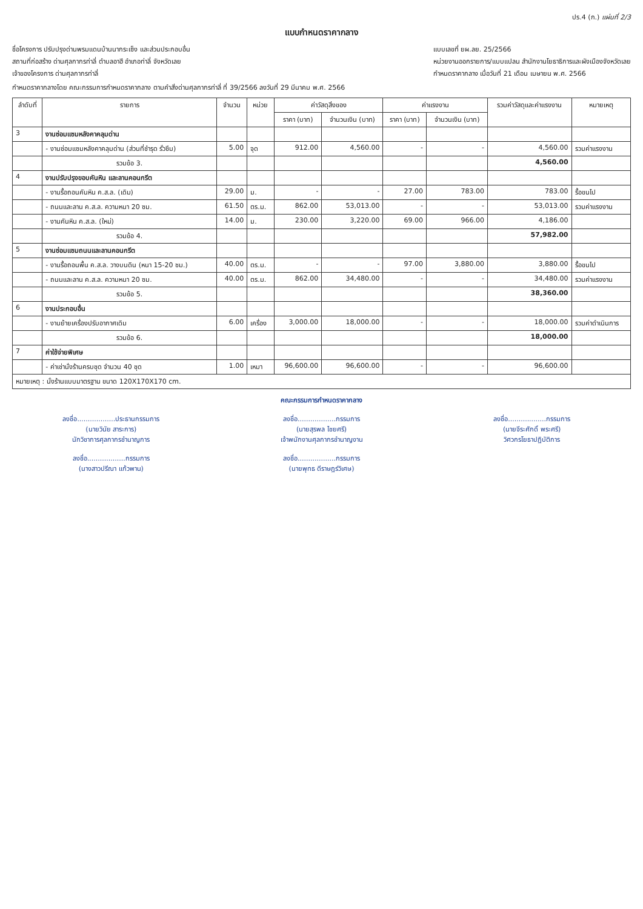ปร.4 (ก.) แผ่นที่ 2/3
แบบกำหนดราคากลาง
ชื่อโครงการ ปรับปรุงด่านพรมแดนบ้านนากระเซ็ง และส่วนประกอบอื่น
สถานที่ก่อสร้าง ด่านศุลกากรท่าลี่ ตำบลอาฮี อำเภอท่าลี่ จังหวัดเลย
เจ้าของโครงการ ด่านศุลกากรท่าลี่
แบบเลขที่ ยผ.ลย. 25/2566
หน่วยงานออกรายการ/แบบแปลน สำนักงานโยธาธิการและผังเมืองจังหวัดเลย
กำหนดราคากลาง เมื่อวันที่ 21 เดือน เมษายน พ.ศ. 2566
กำหนดราคากลางโดย คณะกรรมการกำหนดราคากลาง ตามคำสั่งด่านศุลกากรท่าลี่ ที่ 39/2566 ลงวันที่ 29 มีนาคม พ.ศ. 2566
| ลำดับที่ | รายการ | จำนวน | หน่วย | ค่าวัสดุสิ่งของ | | ค่าแรงงาน | | รวมค่าวัสดุและค่าแรงงาน | หมายเหตุ |
| --- | --- | --- | --- | --- | --- | --- | --- | --- | --- |
| | | | | ราคา (บาท) | จำนวนเงิน (บาท) | ราคา (บาท) | จำนวนเงิน (บาท) | | |
| 3 | งานซ่อมแซมหลังคาคลุมด่าน | | | | | | | | |
| | - งานซ่อมแซมหลังคาคลุมด่าน (ส่วนที่ชำรุด รั่วซึม) | 5.00 | จุด | 912.00 | 4,560.00 | - | - | 4,560.00 | รวมค่าแรงงาน |
| | รวมข้อ 3. | | | | | | | 4,560.00 | |
| 4 | งานปรับปรุงขอบคันหิน และลานคอนกรีต | | | | | | | | |
| | - งานรื้อถอนคันหิน ค.ส.ล. (เดิม) | 29.00 | ม. | - | - | 27.00 | 783.00 | 783.00 | รื้อขนไป |
| | - ถนนและลาน ค.ส.ล. ความหนา 20 ซม. | 61.50 | ตร.ม. | 862.00 | 53,013.00 | - | - | 53,013.00 | รวมค่าแรงงาน |
| | - งานคันหิน ค.ส.ล. (ใหม่) | 14.00 | ม. | 230.00 | 3,220.00 | 69.00 | 966.00 | 4,186.00 | |
| | รวมข้อ 4. | | | | | | | 57,982.00 | |
| 5 | งานซ่อมแซมถนนและลานคอนกรีต | | | | | | | | |
| | - งานรื้อถอนพื้น ค.ส.ล. วางบนดิน (หนา 15-20 ซม.) | 40.00 | ตร.ม. | - | - | 97.00 | 3,880.00 | 3,880.00 | รื้อขนไป |
| | - ถนนและลาน ค.ส.ล. ความหนา 20 ซม. | 40.00 | ตร.ม. | 862.00 | 34,480.00 | - | - | 34,480.00 | รวมค่าแรงงาน |
| | รวมข้อ 5. | | | | | | | 38,360.00 | |
| 6 | งานประกอบอื่น | | | | | | | | |
| | - งานย้ายเครื่องปรับอากาศเดิม | 6.00 | เครื่อง | 3,000.00 | 18,000.00 | - | - | 18,000.00 | รวมค่าดำเนินการ |
| | รวมข้อ 6. | | | | | | | 18,000.00 | |
| 7 | ค่าใช้จ่ายพิเศษ | | | | | | | | |
| | - ค่าเช่านั่งร้านครบชุด จำนวน 40 ชุด | 1.00 | เหมา | 96,600.00 | 96,600.00 | - | - | 96,600.00 | |
| หมายเหตุ : นั่งร้านแบบมาตรฐาน ขนาด 120X170X170 cm. | | | | | | | | | |
คณะกรรมการกำหนดราคากลาง
ลงชื่อ..................ประธานกรรมการ
(นายวินัย สาระการ)
นักวิชาการศุลกากรชำนาญการ
ลงชื่อ..................กรรมการ
(นายสุรพล ไชยศรี)
เจ้าพนักงานศุลกากรชำนาญงาน
ลงชื่อ..................กรรมการ
(นายจีระศักดิ์ พระศรี)
วิศวกรโยธาปฏิบัติการ
ลงชื่อ..................กรรมการ
(นางสาวปรีณา แก้วพาน)
ลงชื่อ..................กรรมการ
(นายพุทธ ดีราษฎร์วิเศษ)